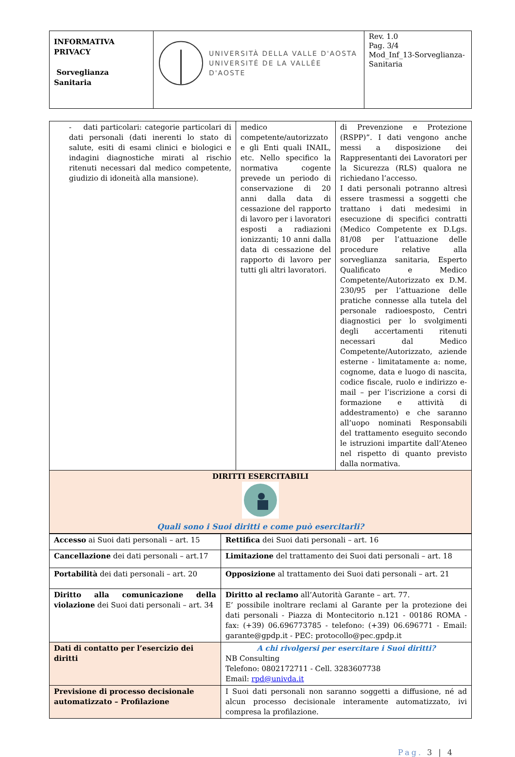| INFORMATIVA PRIVACY Sorveglianza Sanitaria | UNIVERSITÀ DELLA VALLE D'AOSTA UNIVERSITÉ DE LA VALLÉE D'AOSTE | Rev. 1.0 Pag. 3/4 Mod_Inf_13-Sorveglianza-Sanitaria |
| - dati particolari: categorie particolari di dati personali (dati inerenti lo stato di salute, esiti di esami clinici e biologici e indagini diagnostiche mirati al rischio ritenuti necessari dal medico competente, giudizio di idoneità alla mansione). | medico competente/autorizzato e gli Enti quali INAIL, etc. Nello specifico la normativa cogente prevede un periodo di conservazione di 20 anni dalla data di cessazione del rapporto di lavoro per i lavoratori esposti a radiazioni ionizzanti; 10 anni dalla data di cessazione del rapporto di lavoro per tutti gli altri lavoratori. | di Prevenzione e Protezione (RSPP)”. I dati vengono anche messi a disposizione dei Rappresentanti dei Lavoratori per la Sicurezza (RLS) qualora ne richiedano l’accesso. I dati personali potranno altresì essere trasmessi a soggetti che trattano i dati medesimi in esecuzione di specifici contratti (Medico Competente ex D.Lgs. 81/08 per l’attuazione delle procedure relative alla sorveglianza sanitaria, Esperto Qualificato e Medico Competente/Autorizzato ex D.M. 230/95 per l’attuazione delle pratiche connesse alla tutela del personale radioesposto, Centri diagnostici per lo svolgimenti degli accertamenti ritenuti necessari dal Medico Competente/Autorizzato, aziende esterne - limitatamente a: nome, cognome, data e luogo di nascita, codice fiscale, ruolo e indirizzo e-mail – per l’iscrizione a corsi di formazione e attività di addestramento) e che saranno all’uopo nominati Responsabili del trattamento eseguito secondo le istruzioni impartite dall’Ateneo nel rispetto di quanto previsto dalla normativa. |
| DIRITTI ESERCITABILI Quali sono i Suoi diritti e come può esercitarli? | | |
| Accesso ai Suoi dati personali – art. 15 | Rettifica dei Suoi dati personali – art. 16 |
| Cancellazione dei dati personali – art.17 | Limitazione del trattamento dei Suoi dati personali – art. 18 |
| Portabilità dei dati personali – art. 20 | Opposizione al trattamento dei Suoi dati personali – art. 21 |
| Diritto alla comunicazione della violazione dei Suoi dati personali – art. 34 | Diritto al reclamo all’Autorità Garante – art. 77. E’ possibile inoltrare reclami al Garante per la protezione dei dati personali - Piazza di Montecitorio n.121 - 00186 ROMA - fax: (+39) 06.696773785 - telefono: (+39) 06.696771 - Email: garante@gpdp.it - PEC: protocollo@pec.gpdp.it |
| Dati di contatto per l’esercizio dei diritti | A chi rivolgersi per esercitare i Suoi diritti? NB Consulting Telefono: 0802172711 - Cell. 3283607738 Email: rpd@univda.it |
| Previsione di processo decisionale automatizzato – Profilazione | I Suoi dati personali non saranno soggetti a diffusione, né ad alcun processo decisionale interamente automatizzato, ivi compresa la profilazione. |
Pag. 3 | 4